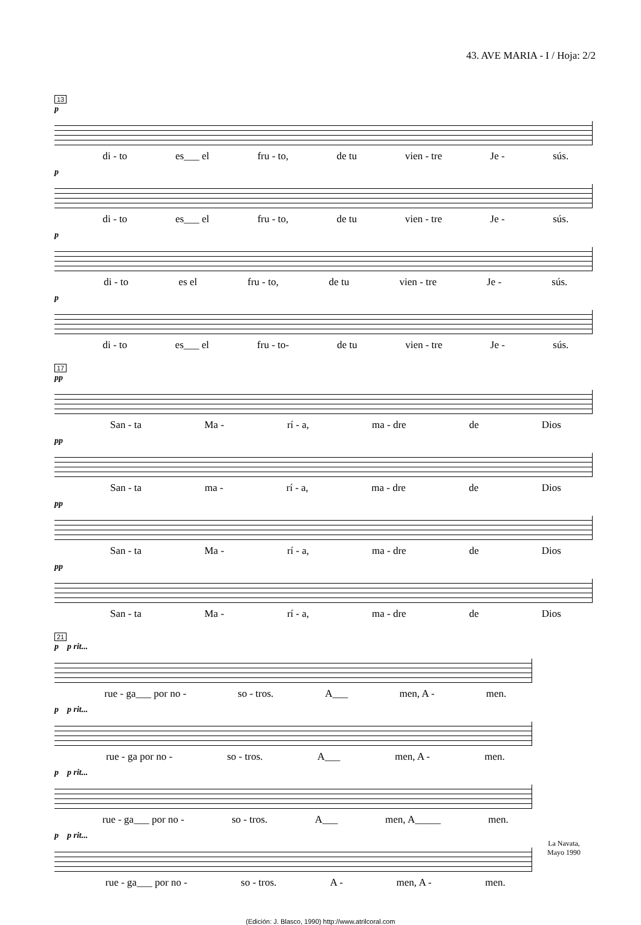43. AVE MARIA - I / Hoja: 2/2
13
p
di - to es___ el fru - to, de tu vien - tre Je - sús.
p
di - to es___ el fru - to, de tu vien - tre Je - sús.
p
di - to es el fru - to, de tu vien - tre Je - sús.
p
di - to es___ el fru - to- de tu vien - tre Je - sús.
17
pp
San - ta Ma - rí - a, ma - dre de Dios
pp
San - ta ma - rí - a, ma - dre de Dios
pp
San - ta Ma - rí - a, ma - dre de Dios
pp
San - ta Ma - rí - a, ma - dre de Dios
21
p p rit...
rue - ga___ por no - so - tros. A___ men, A - men.
p p rit...
rue - ga por no - so - tros. A___ men, A - men.
p p rit...
rue - ga___ por no - so - tros. A___ men, A_____ men.
p p rit...
rue - ga___ por no - so - tros. A - men, A - men.
La Navata,
Mayo 1990
(Edición: J. Blasco, 1990) http://www.atrilcoral.com